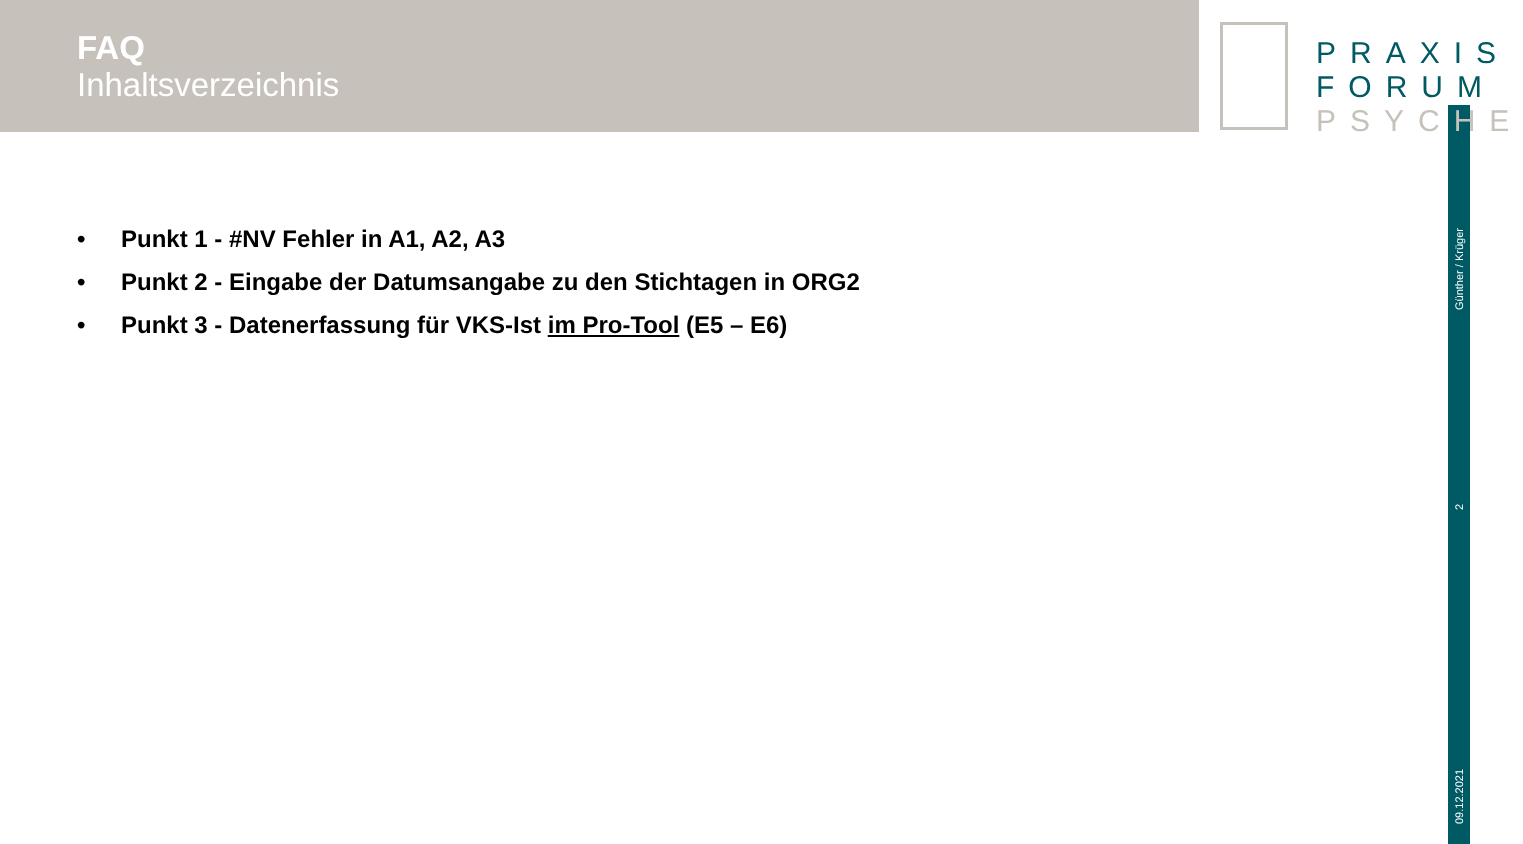FAQ
Inhaltsverzeichnis
PRAXIS
FORUM
PSYCHE
Günther / Krüger
2
09.12.2021
• Punkt 1 - #NV Fehler in A1, A2, A3
• Punkt 2 - Eingabe der Datumsangabe zu den Stichtagen in ORG2
• Punkt 3 - Datenerfassung für VKS-Ist im Pro-Tool (E5 – E6)